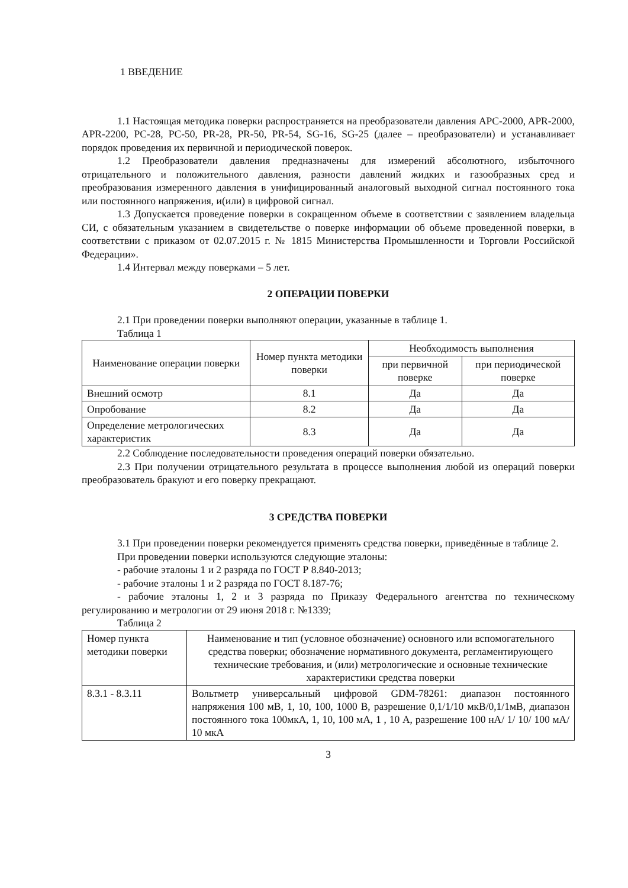1 ВВЕДЕНИЕ
1.1 Настоящая методика поверки распространяется на преобразователи давления APC-2000, APR-2000, APR-2200, PC-28, PC-50, PR-28, PR-50, PR-54, SG-16, SG-25 (далее – преобразователи) и устанавливает порядок проведения их первичной и периодической поверок.
1.2 Преобразователи давления предназначены для измерений абсолютного, избыточного отрицательного и положительного давления, разности давлений жидких и газообразных сред и преобразования измеренного давления в унифицированный аналоговый выходной сигнал постоянного тока или постоянного напряжения, и(или) в цифровой сигнал.
1.3 Допускается проведение поверки в сокращенном объеме в соответствии с заявлением владельца СИ, с обязательным указанием в свидетельстве о поверке информации об объеме проведенной поверки, в соответствии с приказом от 02.07.2015 г. № 1815 Министерства Промышленности и Торговли Российской Федерации».
1.4 Интервал между поверками – 5 лет.
2 ОПЕРАЦИИ ПОВЕРКИ
2.1 При проведении поверки выполняют операции, указанные в таблице 1.
Таблица 1
| Наименование операции поверки | Номер пункта методики поверки | Необходимость выполнения | |
| --- | --- | --- | --- |
| | | при первичной поверке | при периодической поверке |
| Внешний осмотр | 8.1 | Да | Да |
| Опробование | 8.2 | Да | Да |
| Определение метрологических характеристик | 8.3 | Да | Да |
2.2 Соблюдение последовательности проведения операций поверки обязательно.
2.3 При получении отрицательного результата в процессе выполнения любой из операций поверки преобразователь бракуют и его поверку прекращают.
3 СРЕДСТВА ПОВЕРКИ
3.1 При проведении поверки рекомендуется применять средства поверки, приведённые в таблице 2.
При проведении поверки используются следующие эталоны:
- рабочие эталоны 1 и 2 разряда по ГОСТ Р 8.840-2013;
- рабочие эталоны 1 и 2 разряда по ГОСТ 8.187-76;
- рабочие эталоны 1, 2 и 3 разряда по Приказу Федерального агентства по техническому регулированию и метрологии от 29 июня 2018 г. №1339;
Таблица 2
| Номер пункта методики поверки | Наименование и тип (условное обозначение) основного или вспомогательного средства поверки; обозначение нормативного документа, регламентирующего технические требования, и (или) метрологические и основные технические характеристики средства поверки |
| 8.3.1 - 8.3.11 | Вольтметр универсальный цифровой GDM-78261: диапазон постоянного напряжения 100 мВ, 1, 10, 100, 1000 В, разрешение 0,1/1/10 мкВ/0,1/1мВ, диапазон постоянного тока 100мкА, 1, 10, 100 мА, 1 , 10 А, разрешение 100 нА/ 1/ 10/ 100 мА/ 10 мкА |
3